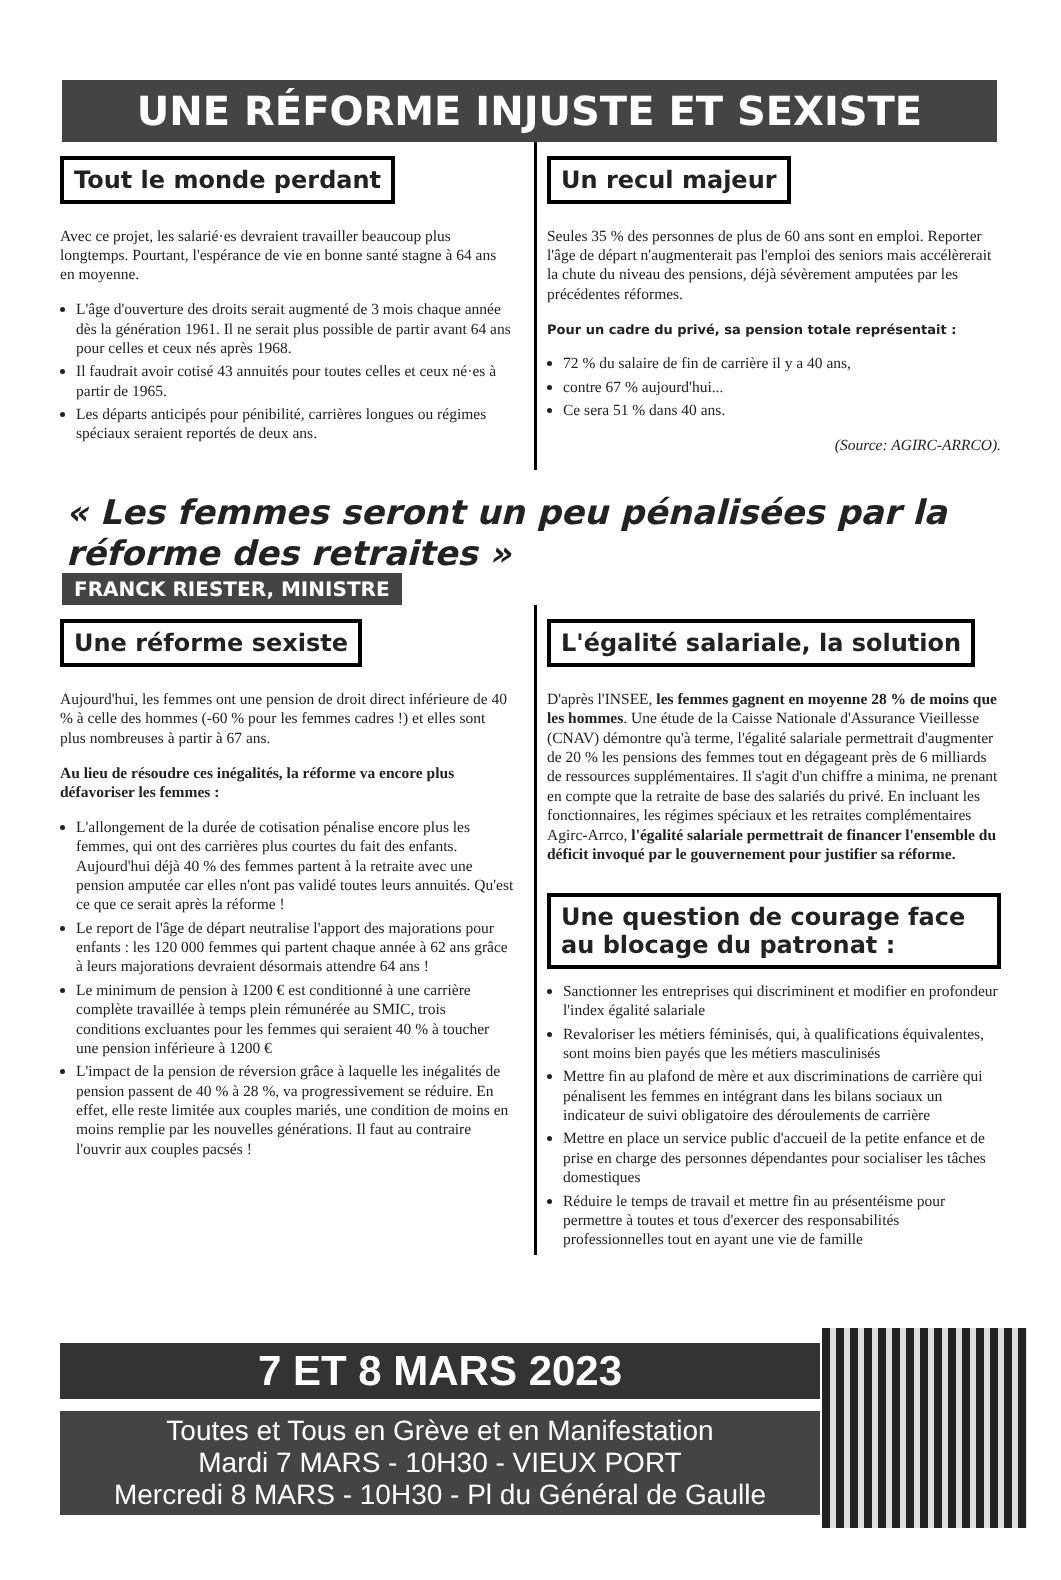UNE RÉFORME INJUSTE ET SEXISTE
Tout le monde perdant
Avec ce projet, les salarié·es devraient travailler beaucoup plus longtemps. Pourtant, l'espérance de vie en bonne santé stagne à 64 ans en moyenne.
L'âge d'ouverture des droits serait augmenté de 3 mois chaque année dès la génération 1961. Il ne serait plus possible de partir avant 64 ans pour celles et ceux nés après 1968.
Il faudrait avoir cotisé 43 annuités pour toutes celles et ceux né·es à partir de 1965.
Les départs anticipés pour pénibilité, carrières longues ou régimes spéciaux seraient reportés de deux ans.
Un recul majeur
Seules 35 % des personnes de plus de 60 ans sont en emploi. Reporter l'âge de départ n'augmenterait pas l'emploi des seniors mais accélèrerait la chute du niveau des pensions, déjà sévèrement amputées par les précédentes réformes.
Pour un cadre du privé, sa pension totale représentait :
72 % du salaire de fin de carrière il y a 40 ans,
contre 67 % aujourd'hui...
Ce sera 51 % dans 40 ans.
(Source: AGIRC-ARRCO).
« Les femmes seront un peu pénalisées par la réforme des retraites »
FRANCK RIESTER, MINISTRE
Une réforme sexiste
Aujourd'hui, les femmes ont une pension de droit direct inférieure de 40 % à celle des hommes (-60 % pour les femmes cadres !) et elles sont plus nombreuses à partir à 67 ans.
Au lieu de résoudre ces inégalités, la réforme va encore plus défavoriser les femmes :
L'allongement de la durée de cotisation pénalise encore plus les femmes, qui ont des carrières plus courtes du fait des enfants. Aujourd'hui déjà 40 % des femmes partent à la retraite avec une pension amputée car elles n'ont pas validé toutes leurs annuités. Qu'est ce que ce serait après la réforme !
Le report de l'âge de départ neutralise l'apport des majorations pour enfants : les 120 000 femmes qui partent chaque année à 62 ans grâce à leurs majorations devraient désormais attendre 64 ans !
Le minimum de pension à 1200 € est conditionné à une carrière complète travaillée à temps plein rémunérée au SMIC, trois conditions excluantes pour les femmes qui seraient 40 % à toucher une pension inférieure à 1200 €
L'impact de la pension de réversion grâce à laquelle les inégalités de pension passent de 40 % à 28 %, va progressivement se réduire. En effet, elle reste limitée aux couples mariés, une condition de moins en moins remplie par les nouvelles générations. Il faut au contraire l'ouvrir aux couples pacsés !
L'égalité salariale, la solution
D'après l'INSEE, les femmes gagnent en moyenne 28 % de moins que les hommes. Une étude de la Caisse Nationale d'Assurance Vieillesse (CNAV) démontre qu'à terme, l'égalité salariale permettrait d'augmenter de 20 % les pensions des femmes tout en dégageant près de 6 milliards de ressources supplémentaires. Il s'agit d'un chiffre a minima, ne prenant en compte que la retraite de base des salariés du privé. En incluant les fonctionnaires, les régimes spéciaux et les retraites complémentaires Agirc-Arrco, l'égalité salariale permettrait de financer l'ensemble du déficit invoqué par le gouvernement pour justifier sa réforme.
Une question de courage face au blocage du patronat :
Sanctionner les entreprises qui discriminent et modifier en profondeur l'index égalité salariale
Revaloriser les métiers féminisés, qui, à qualifications équivalentes, sont moins bien payés que les métiers masculinisés
Mettre fin au plafond de mère et aux discriminations de carrière qui pénalisent les femmes en intégrant dans les bilans sociaux un indicateur de suivi obligatoire des déroulements de carrière
Mettre en place un service public d'accueil de la petite enfance et de prise en charge des personnes dépendantes pour socialiser les tâches domestiques
Réduire le temps de travail et mettre fin au présentéisme pour permettre à toutes et tous d'exercer des responsabilités professionnelles tout en ayant une vie de famille
7 ET 8 MARS 2023
Toutes et Tous en Grève et en Manifestation
Mardi 7 MARS - 10H30 - VIEUX PORT
Mercredi 8 MARS - 10H30 - Pl du Général de Gaulle